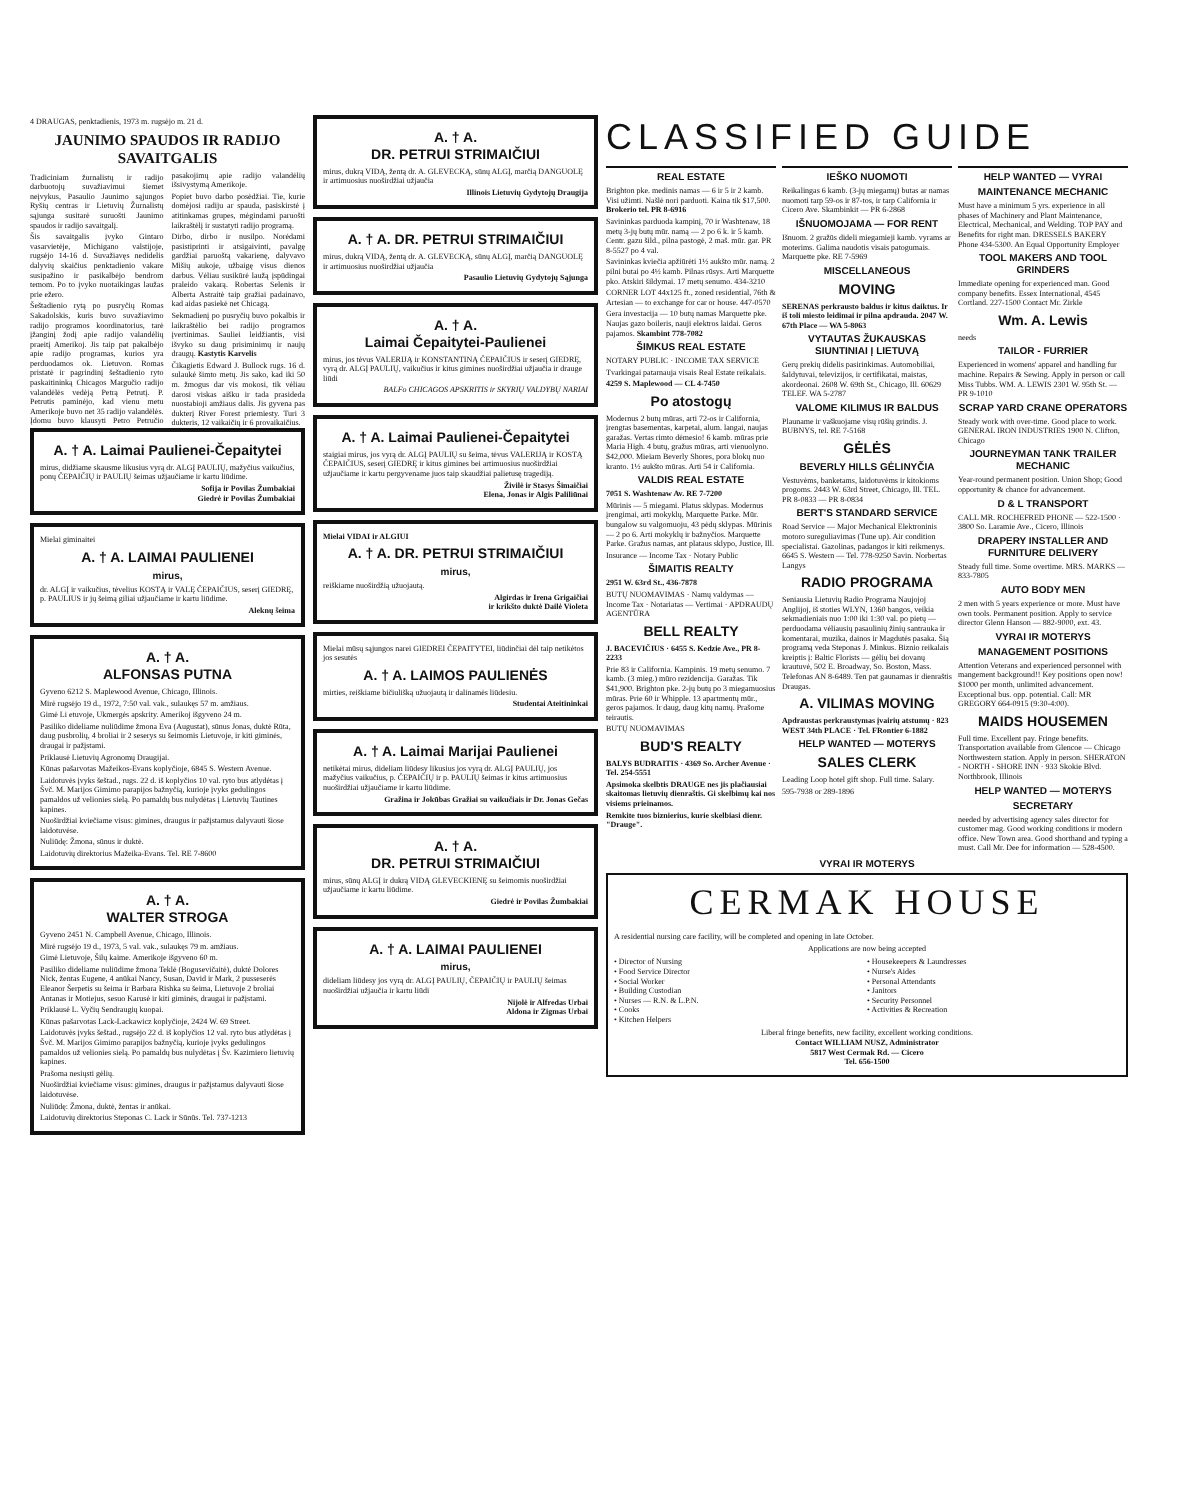4 DRAUGAS, penktadienis, 1973 m. rugsėjo m. 21 d.
JAUNIMO SPAUDOS IR RADIJO SAVAITGALIS
Tradiciniam žurnalistų ir radijo darbuotojų suvažiavimui šiemet neįvykus, Pasaulio Jaunimo sąjungos Ryšių centras ir Lietuvių Žurnalistų sąjunga susitarė suruošti Jaunimo spaudos ir radijo savaitgalį.
Šis savaitgalis įvyko Gintaro vasarvietėje, Michigano valstijoje, rugsėjo 14-16 d. Suvažiavęs nedidelis dalyvių skaičius penktadienio vakare susipažino ir pasikalbėjo bendrom temom. Po to įvyko nuotaikingas laužas prie ežero.
Šeštadienio rytą po pusryčių Romas Sakadolskis, kuris buvo suvažiavimo radijo programos koordinatorius, tarė įžanginį žodį apie radijo valandėlių praeitį Amerikoj. Jis taip pat pakalbėjo apie radijo programas, kurios yra perduodamos ok. Lietuvon. Romas pristatė ir pagrindinį šeštadienio ryto paskaitininką Chicagos Margučio radijo valandėlės vedėją Petrą Petrutį. P. Petrutis paminėjo, kad vienu metu Amerikoje buvo net 35 radijo valandėlės. Įdomu buvo klausyti Petro Petručio pasakojimų apie radijo valandėlių išsivystymą Amerikoje.
Popiet buvo darbo posėdžiai. Tie, kurie domėjosi radiju ar spauda, pasiskirstė į atitinkamas grupes, mėgindami paruošti laikraštėlį ir sustatyti radijo programą.
Dirbo, dirbo ir nusilpo. Norėdami pasistiprinti ir atsigaivinti, pavalgę gardžiai paruoštą vakarienę, dalyvavo Mišių aukoje, užbaigę visus dienos darbus. Vėliau susikūrė laužą įspūdingai praleido vakarą. Robertas Selenis ir Alberta Astraitė taip gražiai padainavo, kad aidas pasiekė net Chicagą.
Sekmadienį po pusryčių buvo pokalbis ir laikraštėlio bei radijo programos įvertinimas. Sauliei leidžiantis, visi išvyko su daug prisiminimų ir naujų draugų. Kastytis Karvelis
Čikagietis Edward J. Bullock rugs. 16 d. sulaukė šimto metų. Jis sako, kad iki 50 m. žmogus dar vis mokosi, tik vėliau darosi viskas aišku ir tada prasideda nuostabioji amžiaus dalis. Jis gyvena pas dukterį River Forest priemiesty. Turi 3 dukteris, 12 vaikaičių ir 6 provaikaičius.
A. † A. Laimai Paulienei-Čepaitytei
mirus, didžiame skausme likusius vyrą dr. ALGĮ PAULIŲ, mažyčius vaikučius, ponų ČEPAIČIŲ ir PAULIŲ šeimas užjaučiame ir kartu liūdime.
Sofija ir Povilas Žumbakiai
Giedrė ir Povilas Žumbakiai
Mielai giminaitei
A. † A. LAIMAI PAULIENEI
mirus,
dr. ALGĮ ir vaikučius, tėvelius KOSTĄ ir VALĘ ČEPAIČIUS, seserį GIEDRĘ, p. PAULIUS ir jų šeimą giliai užjaučiame ir kartu liūdime.
Aleknų šeima
A. † A.
ALFONSAS PUTNA
Gyveno 6212 S. Maplewood Avenue, Chicago, Illinois.
Mirė rugsėjo 19 d., 1972, 7:50 val. vak., sulaukęs 57 m. amžiaus.
Gimė Li etuvoje, Ukmergės apskrity. Amerikoj išgyveno 24 m.
Pasiliko dideliame nuliūdime žmona Eva (Augustat), sūnus Jonas, duktė Rūta, daug pusbrolių, 4 broliai ir 2 seserys su šeimomis Lietuvoje, ir kiti giminės, draugai ir pažįstami.
Priklausė Lietuvių Agronomų Draugijai.
Kūnas pašarvotas Mažeikos-Evans koplyčioje, 6845 S. Western Avenue.
Laidotuvės įvyks šeštad., rugs. 22 d. iš koplyčios 10 val. ryto bus atlydėtas į Švč. M. Marijos Gimimo parapijos bažnyčią, kurioje įvyks gedulingos pamaldos už velionies sielą. Po pamaldų bus nulydėtas į Lietuvių Tautines kapines.
Nuoširdžiai kviečiame visus: gimines, draugus ir pažįstamus dalyvauti šiose laidotuvėse.
Nuliūdę: Žmona, sūnus ir duktė.
Laidotuvių direktorius Mažeika-Evans. Tel. RE 7-8600
A. † A.
WALTER STROGA
Gyveno 2451 N. Campbell Avenue, Chicago, Illinois.
Mirė rugsėjo 19 d., 1973, 5 val. vak., sulaukęs 79 m. amžiaus.
Gimė Lietuvoje, Šilų kaime. Amerikoje išgyveno 60 m.
Pasiliko dideliame nuliūdime žmona Teklė (Bogusevičaitė), duktė Dolores Nick, žentas Eugene, 4 anūkai Nancy, Susan, David ir Mark, 2 pusseserės Eleanor Šerpetis su šeima ir Barbara Rishka su šeima, Lietuvoje 2 broliai Antanas ir Motiejus, sesuo Karusė ir kiti giminės, draugai ir pažįstami.
Priklausė L. Vyčių Sendraugių kuopai.
Kūnas pašarvotas Lack-Lackawicz koplyčioje, 2424 W. 69 Street.
Laidotuvės įvyks šeštad., rugsėjo 22 d. iš koplyčios 12 val. ryto bus atlydėtas į Švč. M. Marijos Gimimo parapijos bažnyčią, kurioje įvyks gedulingos pamaldos už velionies sielą. Po pamaldų bus nulydėtas į Šv. Kazimiero lietuvių kapines.
Prašoma nesiųsti gėlių.
Nuoširdžiai kviečiame visus: gimines, draugus ir pažįstamus dalyvauti šiose laidotuvėse.
Nuliūdę: Žmona, duktė, žentas ir anūkai.
Laidotuvių direktorius Steponas C. Lack ir Sūnūs. Tel. 737-1213
A. † A.
DR. PETRUI STRIMAIČIUI
mirus, dukrą VIDĄ, žentą dr. A. GLEVECKĄ, sūnų ALGĮ, marčią DANGUOLĘ ir artimuosius nuoširdžiai užjaučia
Illinois Lietuvių Gydytojų Draugija
A. † A. DR. PETRUI STRIMAIČIUI
mirus, dukrą VIDĄ, žentą dr. A. GLEVECKĄ, sūnų ALGĮ, marčią DANGUOLĘ ir artimuosius nuoširdžiai užjaučia
Pasaulio Lietuvių Gydytojų Sąjunga
A. † A.
Laimai Čepaitytei-Paulienei
mirus, jos tėvus VALERIJĄ ir KONSTANTINĄ ČEPAIČIUS ir seserį GIEDRĘ, vyrą dr. ALGĮ PAULIŲ, vaikučius ir kitus gimines nuoširdžiai užjaučia ir drauge liūdi
BALFo CHICAGOS APSKRITIS ir SKYRIŲ VALDYBŲ NARIAI
A. † A. Laimai Paulienei-Čepaitytei
staigiai mirus, jos vyrą dr. ALGĮ PAULIŲ su šeima, tėvus VALERIJĄ ir KOSTĄ ČEPAIČIUS, seserį GIEDRĘ ir kitus gimines bei artimuosius nuoširdžiai užjaučiame ir kartu pergyvename juos taip skaudžiai palietusę tragediją.
Živilė ir Stasys Šimaičiai
Elena, Jonas ir Algis Paliliūnai
Mielai VIDAI ir ALGIUI
A. † A. DR. PETRUI STRIMAIČIUI
mirus,
reiškiame nuoširdžią užuojautą.
Algirdas ir Irena Grigaičiai
ir krikšto duktė Dailė Violeta
Mielai mūsų sąjungos narei GIEDREI ČEPAITYTEI, liūdinčiai dėl taip netikėtos jos sesutės
A. † A. LAIMOS PAULIENĖS
mirties, reiškiame bičiulišką užuojautą ir dalinamės liūdesiu.
Studentai Ateitininkai
A. † A. Laimai Marijai Paulienei
netikėtai mirus, dideliam liūdesy likusius jos vyrą dr. ALGĮ PAULIŲ, jos mažyčius vaikučius, p. ČEPAIČIŲ ir p. PAULIŲ šeimas ir kitus artimuosius nuoširdžiai užjaučiame ir kartu liūdime.
Gražina ir Jokūbas Gražiai su vaikučiais ir Dr. Jonas Gečas
A. † A.
DR. PETRUI STRIMAIČIUI
mirus, sūnų ALGĮ ir dukrą VIDĄ GLEVECKIENĘ su šeimomis nuoširdžiai užjaučiame ir kartu liūdime.
Giedrė ir Povilas Žumbakiai
A. † A. LAIMAI PAULIENEI
mirus,
dideliam liūdesy jos vyrą dr. ALGĮ PAULIŲ, ČEPAIČIŲ ir PAULIŲ šeimas nuoširdžiai užjaučia ir kartu liūdi
Nijolė ir Alfredas Urbai
Aldona ir Zigmas Urbai
CLASSIFIED GUIDE
REAL ESTATE
Brighton pke. medinis namas — 6 ir 5 ir 2 kamb. Visi užimti. Našlė nori parduoti. Kaina tik $17,500. Brokerio tel. PR 8-6916
Savininkas parduoda kampinį, 70 ir Washtenaw, 18 metų 3-jų butų mūr. namą — 2 po 6 k. ir 5 kamb. Centr. gazu šild., pilna pastogė, 2 maš. mūr. gar. PR 8-5527 po 4 val.
Savininkas kviečia apžiūrėti 1½ aukšto mūr. namą. 2 pilni butai po 4½ kamb. Pilnas rūsys. Arti Marquette pko. Atskiri šildymai. 17 metų senumo. 434-3210
CORNER LOT 44x125 ft., zoned residential, 76th & Artesian — to exchange for car or house. 447-0570
Gera investacija — 10 butų namas Marquette pke. Naujas gazo boileris, nauji elektros laidai. Geros pajamos. Skambint 778-7082
ŠIMKUS REAL ESTATE
NOTARY PUBLIC · INCOME TAX SERVICE
Tvarkingai patarnauja visais Real Estate reikalais.
4259 S. Maplewood — CL 4-7450
Po atostogų
Modernus 2 butų mūras, arti 72-os ir California, įrengtas basementas, karpetai, alum. langai, naujas garažas. Vertas rimto dėmesio! 6 kamb. mūras prie Maria High. 4 butų, gražus mūras, arti vienuolyno. $42,000. Mieiam Beverly Shores, pora blokų nuo kranto. 1½ aukšto mūras. Arti 54 ir California.
VALDIS REAL ESTATE
7051 S. Washtenaw Av. RE 7-7200
Mūrinis — 5 miegami. Platus sklypas. Modernus įrengimai, arti mokyklų, Marquette Parke. Mūr. bungalow su valgomuoju, 43 pėdų sklypas. Mūrinis — 2 po 6. Arti mokyklų ir bažnyčios. Marquette Parke. Gražus namas, ant plataus sklypo, Justice, Ill.
Insurance — Income Tax · Notary Public
ŠIMAITIS REALTY
2951 W. 63rd St., 436-7878
BUTŲ NUOMAVIMAS · Namų valdymas — Income Tax · Notariatas — Vertimai · APDRAUDŲ AGENTŪRA
BELL REALTY
J. BACEVIČIUS · 6455 S. Kedzie Ave., PR 8-2233
Prie 83 ir California. Kampinis. 19 metų senumo. 7 kamb. (3 mieg.) mūro rezidencija. Garažas. Tik $41,900. Brighton pke. 2-jų butų po 3 miegamuosius mūras. Prie 60 ir Whipple. 13 apartmentų mūr., geros pajamos. Ir daug, daug kitų namų. Prašome teirautis.
BUTŲ NUOMAVIMAS
BUD'S REALTY
BALYS BUDRAITIS · 4369 So. Archer Avenue · Tel. 254-5551
Apsimoka skelbtis DRAUGE nes jis plačiausiai skaitomas lietuvių dienraštis. Gi skelbimų kai nos visiems prieinamos.
Remkite tuos biznierius, kurie skelbiasi dienr. "Drauge".
IEŠKO NUOMOTI
Reikalingas 6 kamb. (3-jų miegamų) butas ar namas nuomoti tarp 59-os ir 87-tos, ir tarp California ir Cicero Ave. Skambinkit — PR 6-2868
IŠNUOMOJAMA — FOR RENT
Išnuom. 2 gražūs dideli miegamieji kamb. vyrams ar moterims. Galima naudotis visais patogumais. Marquette pke. RE 7-5969
MISCELLANEOUS
MOVING
SERENAS perkrausto baldus ir kitus daiktus. Ir iš toli miesto leidimai ir pilna apdrauda. 2047 W. 67th Place — WA 5-8063
VYTAUTAS ŽUKAUSKAS SIUNTINIAI Į LIETUVĄ
Gerų prekių didelis pasirinkimas. Automobiliai, šaldytuvai, televizijos, ir certifikatai, maistas, akordeonai. 2608 W. 69th St., Chicago, Ill. 60629 TELEF. WA 5-2787
VALOME KILIMUS IR BALDUS
Plauname ir vaškuojame visų rūšių grindis. J. BUBNYS, tel. RE 7-5168
GĖLĖS
BEVERLY HILLS GĖLINYČIA
Vestuvėms, banketams, laidotuvėms ir kitokioms progoms. 2443 W. 63rd Street, Chicago, Ill. TEL. PR 8-0833 — PR 8-0834
BERT'S STANDARD SERVICE
Road Service — Major Mechanical Elektroninis motoro sureguliavimas (Tune up). Air condition specialistai. Gazolinas, padangos ir kiti reikmenys. 6645 S. Western — Tel. 778-9250 Savin. Norbertas Langys
RADIO PROGRAMA
Seniausia Lietuvių Radio Programa Naujojoj Anglijoj, iš stoties WLYN, 1360 bangos, veikia sekmadieniais nuo 1:00 iki 1:30 val. po pietų — perduodama vėliausių pasaulinių žinių santrauka ir komentarai, muzika, dainos ir Magdutės pasaka. Šią programą veda Steponas J. Minkus. Biznio reikalais kreiptis į: Baltic Florists — gėlių bei dovanų krautuvė, 502 E. Broadway, So. Boston, Mass. Telefonas AN 8-6489. Ten pat gaunamas ir dienraštis Draugas.
A. VILIMAS MOVING
Apdraustas perkraustymas įvairių atstumų · 823 WEST 34th PLACE · Tel. FRontier 6-1882
HELP WANTED — MOTERYS
SALES CLERK
Leading Loop hotel gift shop. Full time. Salary.
595-7938 or 289-1896
HELP WANTED — VYRAI
MAINTENANCE MECHANIC
Must have a minimum 5 yrs. experience in all phases of Machinery and Plant Maintenance, Electrical, Mechanical, and Welding. TOP PAY and Benefits for right man. DRESSELS BAKERY Phone 434-5300. An Equal Opportunity Employer
TOOL MAKERS AND TOOL GRINDERS
Immediate opening for experienced man. Good company benefits. Essex International, 4545 Cortland. 227-1500 Contact Mr. Zirkle
Wm. A. Lewis
needs
TAILOR - FURRIER
Experienced in womens' apparel and handling fur machine. Repairs & Sewing. Apply in person or call Miss Tubbs. WM. A. LEWIS 2301 W. 95th St. — PR 9-1010
SCRAP YARD CRANE OPERATORS
Steady work with over-time. Good place to work. GENERAL IRON INDUSTRIES 1900 N. Clifton, Chicago
JOURNEYMAN TANK TRAILER MECHANIC
Year-round permanent position. Union Shop; Good opportunity & chance for advancement.
D & L TRANSPORT
CALL MR. ROCHEFRED PHONE — 522-1500 · 3800 So. Laramie Ave., Cicero, Illinois
DRAPERY INSTALLER AND FURNITURE DELIVERY
Steady full time. Some overtime. MRS. MARKS — 833-7805
AUTO BODY MEN
2 men with 5 years experience or more. Must have own tools. Permanent position. Apply to service director Glenn Hanson — 882-9000, ext. 43.
VYRAI IR MOTERYS
MANAGEMENT POSITIONS
Attention Veterans and experienced personnel with mangement background!! Key positions open now! $1000 per month, unlimited advancement. Exceptional bus. opp. potential. Call: MR GREGORY 664-0915 (9:30-4:00).
MAIDS HOUSEMEN
Full time. Excellent pay. Fringe benefits. Transportation available from Glencoe — Chicago Northwestern station. Apply in person. SHERATON - NORTH - SHORE INN · 933 Skokie Blvd. Northbrook, Illinois
HELP WANTED — MOTERYS
SECRETARY
needed by advertising agency sales director for customer mag. Good working conditions ir modern office. New Town area. Good shorthand and typing a must. Call Mr. Dee for information — 528-4500.
VYRAI IR MOTERYS
CERMAK HOUSE
A residential nursing care facility, will be completed and opening in late October.
Applications are now being accepted
• Director of Nursing
• Food Service Director
• Social Worker
• Building Custodian
• Nurses — R.N. & L.P.N.
• Cooks
• Kitchen Helpers
• Housekeepers & Laundresses
• Nurse's Aides
• Personal Attendants
• Janitors
• Security Personnel
• Activities & Recreation
Liberal fringe benefits, new facility, excellent working conditions.
Contact WILLIAM NUSZ, Administrator
5817 West Cermak Rd. — Cicero
Tel. 656-1500